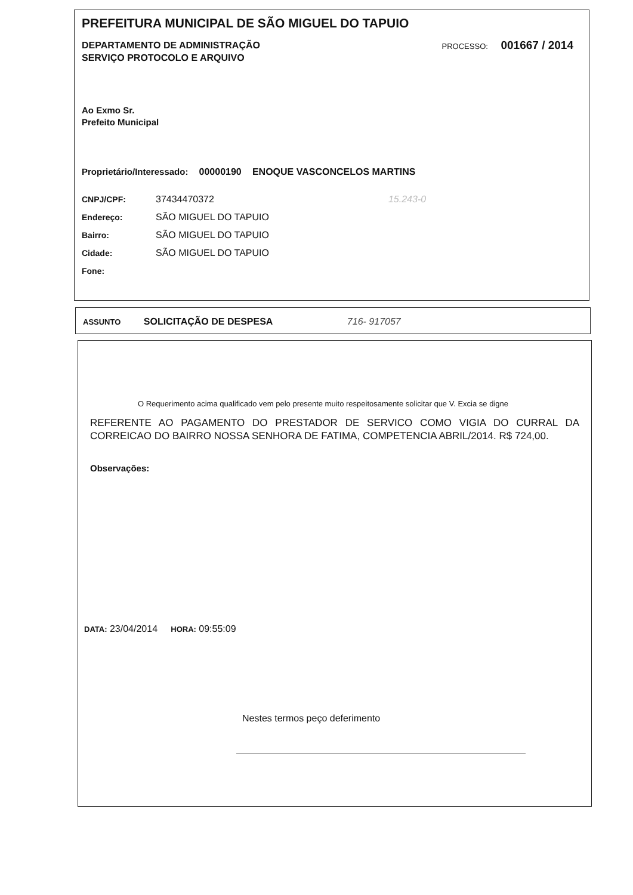PREFEITURA MUNICIPAL DE SÃO MIGUEL DO TAPUIO
DEPARTAMENTO DE ADMINISTRAÇÃO
SERVIÇO PROTOCOLO E ARQUIVO
PROCESSO: 001667 / 2014
Ao Exmo Sr.
Prefeito Municipal
Proprietário/Interessado: 00000190 ENOQUE VASCONCELOS MARTINS
| CNPJ/CPF: | 37434470372 | 15.243-0 |
| Endereço: | SÃO MIGUEL DO TAPUIO | |
| Bairro: | SÃO MIGUEL DO TAPUIO | |
| Cidade: | SÃO MIGUEL DO TAPUIO | |
| Fone: | | |
ASSUNTO SOLICITAÇÃO DE DESPESA 716- 917057
O Requerimento acima qualificado vem pelo presente muito respeitosamente solicitar que V. Excia se digne
REFERENTE AO PAGAMENTO DO PRESTADOR DE SERVICO COMO VIGIA DO CURRAL DA CORREICAO DO BAIRRO NOSSA SENHORA DE FATIMA, COMPETENCIA ABRIL/2014. R$ 724,00.
Observações:
DATA: 23/04/2014 HORA: 09:55:09
Nestes termos peço deferimento